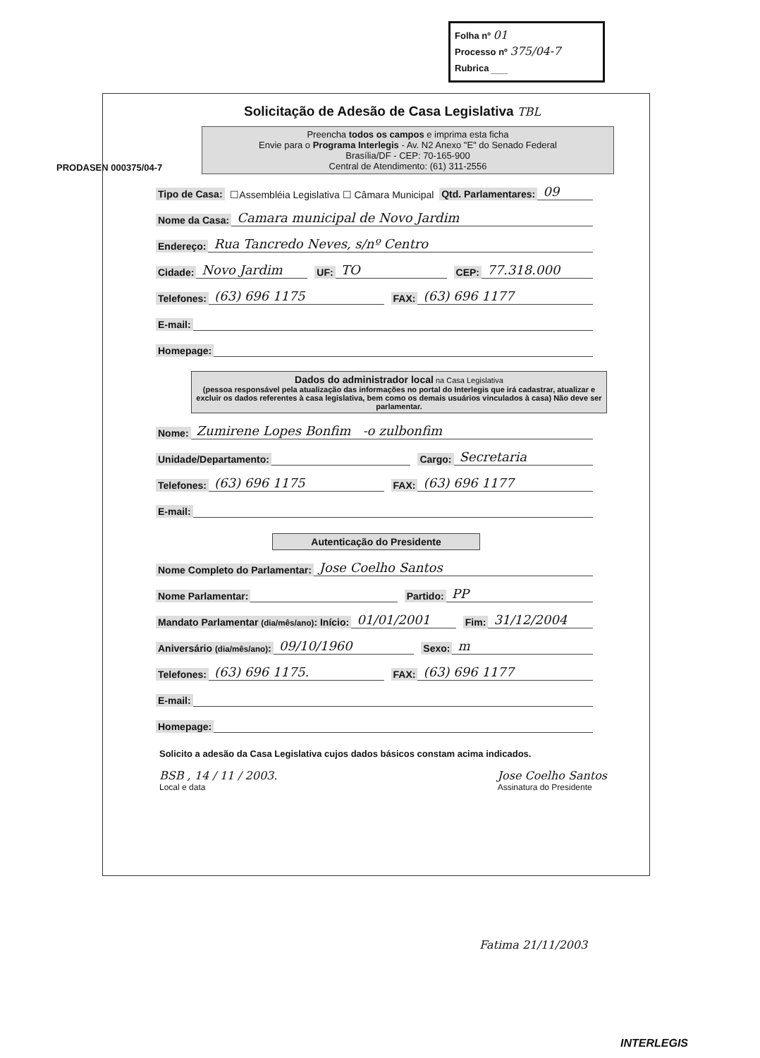Folha nº 01
Processo nº 375/04-7
Rubrica ___
PRODASEN 000375/04-7
Solicitação de Adesão de Casa Legislativa TBL
Preencha todos os campos e imprima esta ficha
Envie para o Programa Interlegis - Av. N2 Anexo "E" do Senado Federal
Brasília/DF - CEP: 70-165-900
Central de Atendimento: (61) 311-2556
Tipo de Casa: ☐Assembléia Legislativa ☐ Câmara Municipal Qtd. Parlamentares: 09
Nome da Casa: Camara municipal de Novo Jardim
Endereço: Rua Tancredo Neves, s/nº Centro
Cidade: Novo Jardim UF: TO CEP: 77.318.000
Telefones: (63) 696 1175 FAX: (63) 696 1177
E-mail:
Homepage:
Dados do administrador local na Casa Legislativa
(pessoa responsável pela atualização das informações no portal do Interlegis que irá cadastrar, atualizar e excluir os dados referentes à casa legislativa, bem como os demais usuários vinculados à casa) Não deve ser parlamentar.
Nome: Zumirene Lopes Bonfim -o zulbonfim
Unidade/Departamento: Cargo: Secretaria
Telefones: (63) 696 1175 FAX: (63) 696 1177
E-mail:
Autenticação do Presidente
Nome Completo do Parlamentar: Jose Coelho Santos
Nome Parlamentar: Partido: PP
Mandato Parlamentar (dia/mês/ano): Início: 01/01/2001 Fim: 31/12/2004
Aniversário (dia/mês/ano): 09/10/1960 Sexo: m
Telefones: (63) 696 1175. FAX: (63) 696 1177
E-mail:
Homepage:
Solicito a adesão da Casa Legislativa cujos dados básicos constam acima indicados.
BSB , 14 / 11 / 2003.
Local e data
Jose Coelho Santos
Assinatura do Presidente
Fatima 21/11/2003
INTERLEGIS